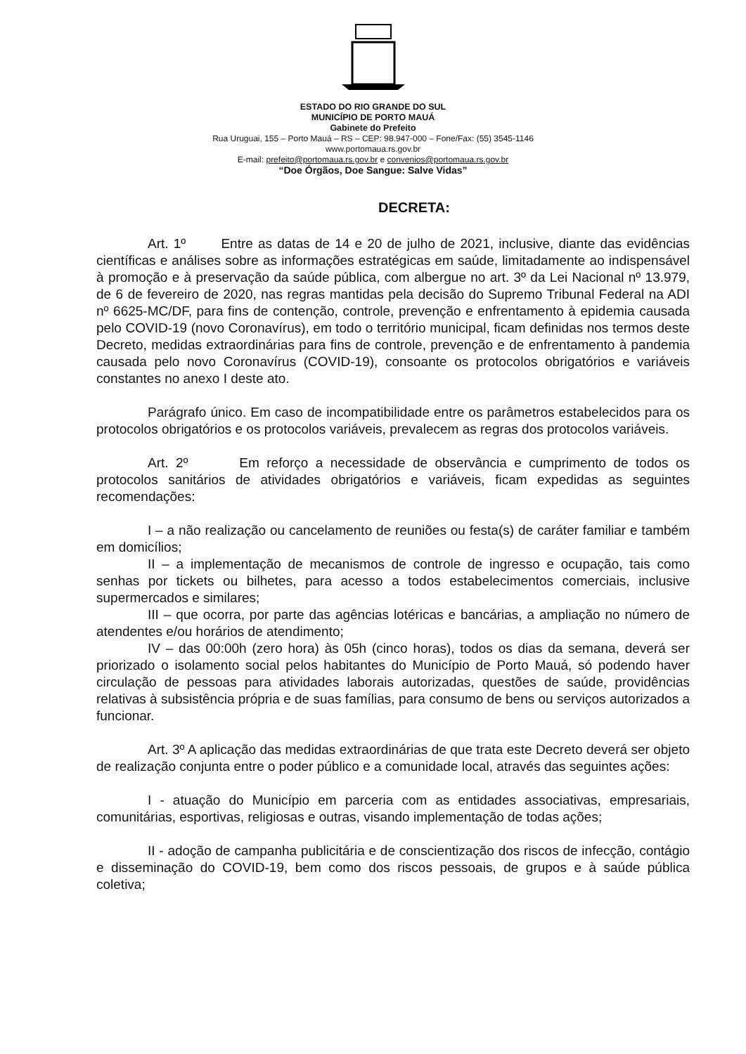ESTADO DO RIO GRANDE DO SUL
MUNICÍPIO DE PORTO MAUÁ
Gabinete do Prefeito
Rua Uruguai, 155 – Porto Mauá – RS – CEP: 98.947-000 – Fone/Fax: (55) 3545-1146
www.portomaua.rs.gov.br
E-mail: prefeito@portomaua.rs.gov.br e convenios@portomaua.rs.gov.br
“Doe Órgãos, Doe Sangue: Salve Vidas”
DECRETA:
Art. 1º Entre as datas de 14 e 20 de julho de 2021, inclusive, diante das evidências científicas e análises sobre as informações estratégicas em saúde, limitadamente ao indispensável à promoção e à preservação da saúde pública, com albergue no art. 3º da Lei Nacional nº 13.979, de 6 de fevereiro de 2020, nas regras mantidas pela decisão do Supremo Tribunal Federal na ADI nº 6625-MC/DF, para fins de contenção, controle, prevenção e enfrentamento à epidemia causada pelo COVID-19 (novo Coronavírus), em todo o território municipal, ficam definidas nos termos deste Decreto, medidas extraordinárias para fins de controle, prevenção e de enfrentamento à pandemia causada pelo novo Coronavírus (COVID-19), consoante os protocolos obrigatórios e variáveis constantes no anexo I deste ato.
Parágrafo único. Em caso de incompatibilidade entre os parâmetros estabelecidos para os protocolos obrigatórios e os protocolos variáveis, prevalecem as regras dos protocolos variáveis.
Art. 2º Em reforço a necessidade de observância e cumprimento de todos os protocolos sanitários de atividades obrigatórios e variáveis, ficam expedidas as seguintes recomendações:
I – a não realização ou cancelamento de reuniões ou festa(s) de caráter familiar e também em domicílios;
II – a implementação de mecanismos de controle de ingresso e ocupação, tais como senhas por tickets ou bilhetes, para acesso a todos estabelecimentos comerciais, inclusive supermercados e similares;
III – que ocorra, por parte das agências lotéricas e bancárias, a ampliação no número de atendentes e/ou horários de atendimento;
IV – das 00:00h (zero hora) às 05h (cinco horas), todos os dias da semana, deverá ser priorizado o isolamento social pelos habitantes do Município de Porto Mauá, só podendo haver circulação de pessoas para atividades laborais autorizadas, questões de saúde, providências relativas à subsistência própria e de suas famílias, para consumo de bens ou serviços autorizados a funcionar.
Art. 3º A aplicação das medidas extraordinárias de que trata este Decreto deverá ser objeto de realização conjunta entre o poder público e a comunidade local, através das seguintes ações:
I - atuação do Município em parceria com as entidades associativas, empresariais, comunitárias, esportivas, religiosas e outras, visando implementação de todas ações;
II - adoção de campanha publicitária e de conscientização dos riscos de infecção, contágio e disseminação do COVID-19, bem como dos riscos pessoais, de grupos e à saúde pública coletiva;